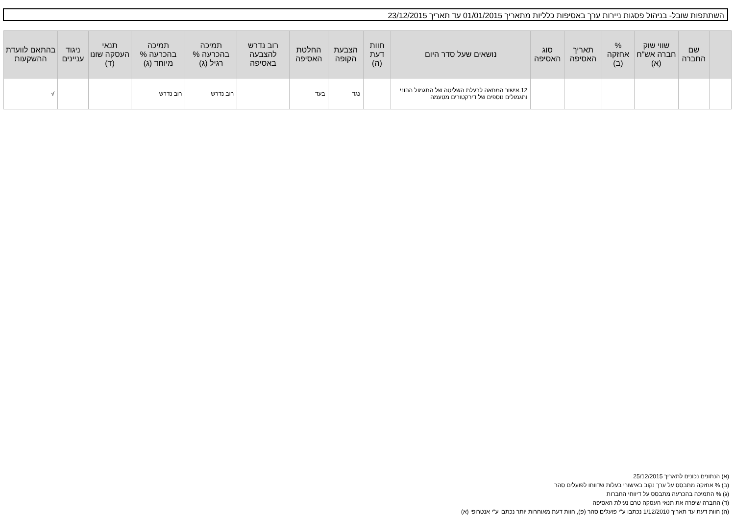השתתפות שובל- בניהול פסגות ניירות ערך באסיפות כלליות מתאריך 01/01/2015 עד תאריך 23/12/2015
| | שם החברה | שווי שוק חברה אש"ח (א) | % אחזקה (ב) | תאריך האסיפה | סוג האסיפה | נושאים שעל סדר היום | חוות דעת (ה) | הצבעת הקופה | החלטת האסיפה | רוב נדרש להצבעה באסיפה | תמיכה בהכרעה % רגיל (ג) | תמיכה בהכרעה % מיוחד (ג) | תנאי העסקה שונו (ד) | ניגוד עניינים | בהתאם לוועדת ההשקעות |
| --- | --- | --- | --- | --- | --- | --- | --- | --- | --- | --- | --- | --- | --- | --- | --- |
| | | | | | | 12.אישור המחאה לבעלת השליטה של התגמול ההוני ותגמולים נוספים של דירקטורים מטעמה | | נגד | בעד | | רוב נדרש | רוב נדרש | | | √ |
(א) הנתונים נכונים לתאריך 25/12/2015
(ב) % אחזקה מתבסס על ערך נקוב באישורי בעלות שדווחו לפועלים סהר
(ג) % התמיכה בהכרעה מתבסס על דיווחי החברות
(ד) החברה שיפרה את תנאי העסקה טרם נעילת האסיפה
(ה) חוות דעת עד תאריך 1/12/2010 נכתבו ע"י פועלים סהר (פ), חוות דעת מאוחרות יותר נכתבו ע"י אנטרופי (א)